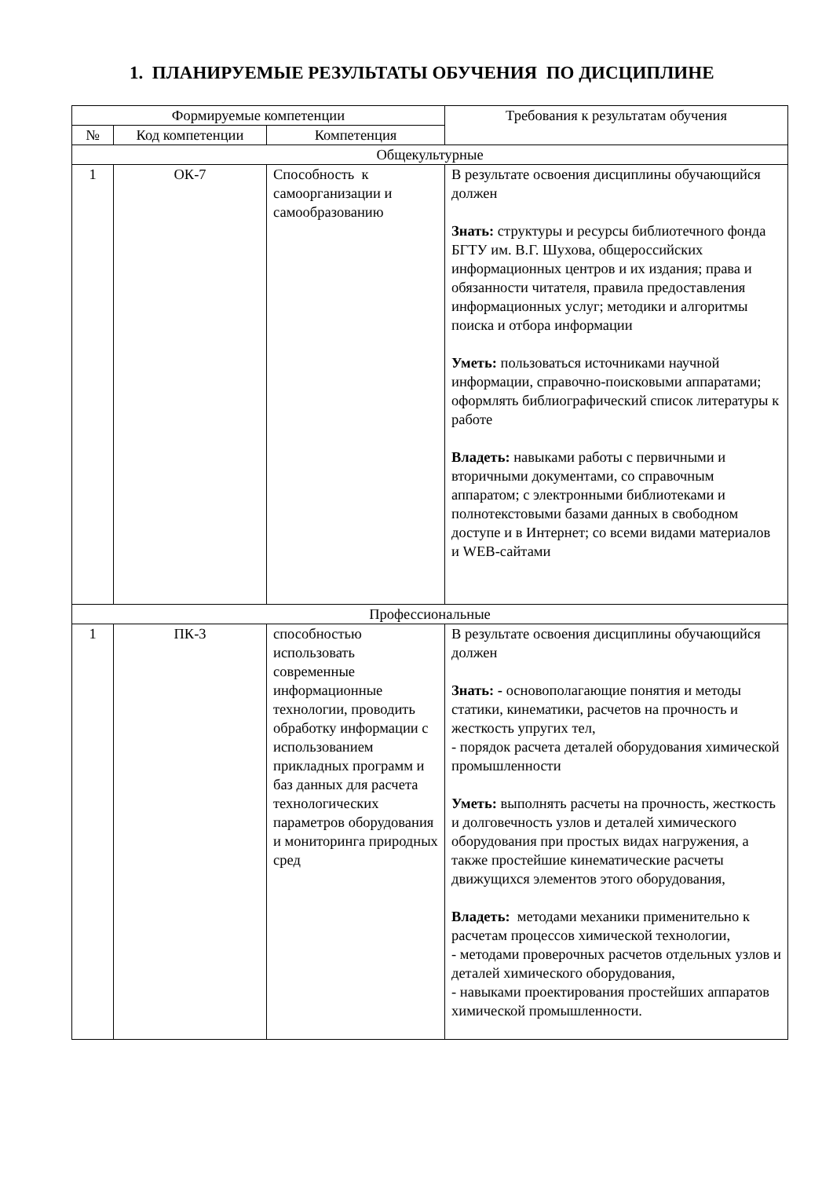1. ПЛАНИРУЕМЫЕ РЕЗУЛЬТАТЫ ОБУЧЕНИЯ ПО ДИСЦИПЛИНЕ
| Формируемые компетенции | | | Требования к результатам обучения |
| --- | --- | --- | --- |
| № | Код компетенции | Компетенция | |
| Общекультурные | | | |
| 1 | ОК-7 | Способность к самоорганизации и самообразованию | В результате освоения дисциплины обучающийся должен Знать: структуры и ресурсы библиотечного фонда БГТУ им. В.Г. Шухова, общероссийских информационных центров и их издания; права и обязанности читателя, правила предоставления информационных услуг; методики и алгоритмы поиска и отбора информации Уметь: пользоваться источниками научной информации, справочно-поисковыми аппаратами; оформлять библиографический список литературы к работе Владеть: навыками работы с первичными и вторичными документами, со справочным аппаратом; с электронными библиотеками и полнотекстовыми базами данных в свободном доступе и в Интернет; со всеми видами материалов и WEB-сайтами |
| Профессиональные | | | |
| 1 | ПК-3 | способностью использовать современные информационные технологии, проводить обработку информации с использованием прикладных программ и баз данных для расчета технологических параметров оборудования и мониторинга природных сред | В результате освоения дисциплины обучающийся должен Знать: - основополагающие понятия и методы статики, кинематики, расчетов на прочность и жесткость упругих тел, - порядок расчета деталей оборудования химической промышленности Уметь: выполнять расчеты на прочность, жесткость и долговечность узлов и деталей химического оборудования при простых видах нагружения, а также простейшие кинематические расчеты движущихся элементов этого оборудования, Владеть: методами механики применительно к расчетам процессов химической технологии, - методами проверочных расчетов отдельных узлов и деталей химического оборудования, - навыками проектирования простейших аппаратов химической промышленности. |